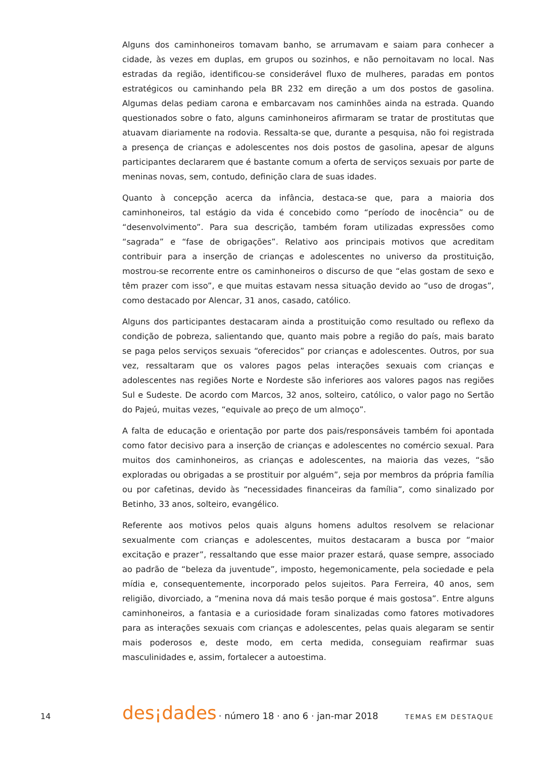Alguns dos caminhoneiros tomavam banho, se arrumavam e saiam para conhecer a cidade, às vezes em duplas, em grupos ou sozinhos, e não pernoitavam no local. Nas estradas da região, identificou-se considerável fluxo de mulheres, paradas em pontos estratégicos ou caminhando pela BR 232 em direção a um dos postos de gasolina. Algumas delas pediam carona e embarcavam nos caminhões ainda na estrada. Quando questionados sobre o fato, alguns caminhoneiros afirmaram se tratar de prostitutas que atuavam diariamente na rodovia. Ressalta-se que, durante a pesquisa, não foi registrada a presença de crianças e adolescentes nos dois postos de gasolina, apesar de alguns participantes declararem que é bastante comum a oferta de serviços sexuais por parte de meninas novas, sem, contudo, definição clara de suas idades.
Quanto à concepção acerca da infância, destaca-se que, para a maioria dos caminhoneiros, tal estágio da vida é concebido como “período de inocência” ou de “desenvolvimento”. Para sua descrição, também foram utilizadas expressões como “sagrada” e “fase de obrigações”. Relativo aos principais motivos que acreditam contribuir para a inserção de crianças e adolescentes no universo da prostituição, mostrou-se recorrente entre os caminhoneiros o discurso de que “elas gostam de sexo e têm prazer com isso”, e que muitas estavam nessa situação devido ao “uso de drogas”, como destacado por Alencar, 31 anos, casado, católico.
Alguns dos participantes destacaram ainda a prostituição como resultado ou reflexo da condição de pobreza, salientando que, quanto mais pobre a região do país, mais barato se paga pelos serviços sexuais “oferecidos” por crianças e adolescentes. Outros, por sua vez, ressaltaram que os valores pagos pelas interações sexuais com crianças e adolescentes nas regiões Norte e Nordeste são inferiores aos valores pagos nas regiões Sul e Sudeste. De acordo com Marcos, 32 anos, solteiro, católico, o valor pago no Sertão do Pajeú, muitas vezes, “equivale ao preço de um almoço”.
A falta de educação e orientação por parte dos pais/responsáveis também foi apontada como fator decisivo para a inserção de crianças e adolescentes no comércio sexual. Para muitos dos caminhoneiros, as crianças e adolescentes, na maioria das vezes, “são exploradas ou obrigadas a se prostituir por alguém”, seja por membros da própria família ou por cafetinas, devido às “necessidades financeiras da família”, como sinalizado por Betinho, 33 anos, solteiro, evangélico.
Referente aos motivos pelos quais alguns homens adultos resolvem se relacionar sexualmente com crianças e adolescentes, muitos destacaram a busca por “maior excitação e prazer”, ressaltando que esse maior prazer estará, quase sempre, associado ao padrão de “beleza da juventude”, imposto, hegemonicamente, pela sociedade e pela mídia e, consequentemente, incorporado pelos sujeitos. Para Ferreira, 40 anos, sem religião, divorciado, a “menina nova dá mais tesão porque é mais gostosa”. Entre alguns caminhoneiros, a fantasia e a curiosidade foram sinalizadas como fatores motivadores para as interações sexuais com crianças e adolescentes, pelas quais alegaram se sentir mais poderosos e, deste modo, em certa medida, conseguiam reafirmar suas masculinidades e, assim, fortalecer a autoestima.
14 des¡dades · número 18 · ano 6 · jan-mar 2018 TEMAS EM DESTAQUE